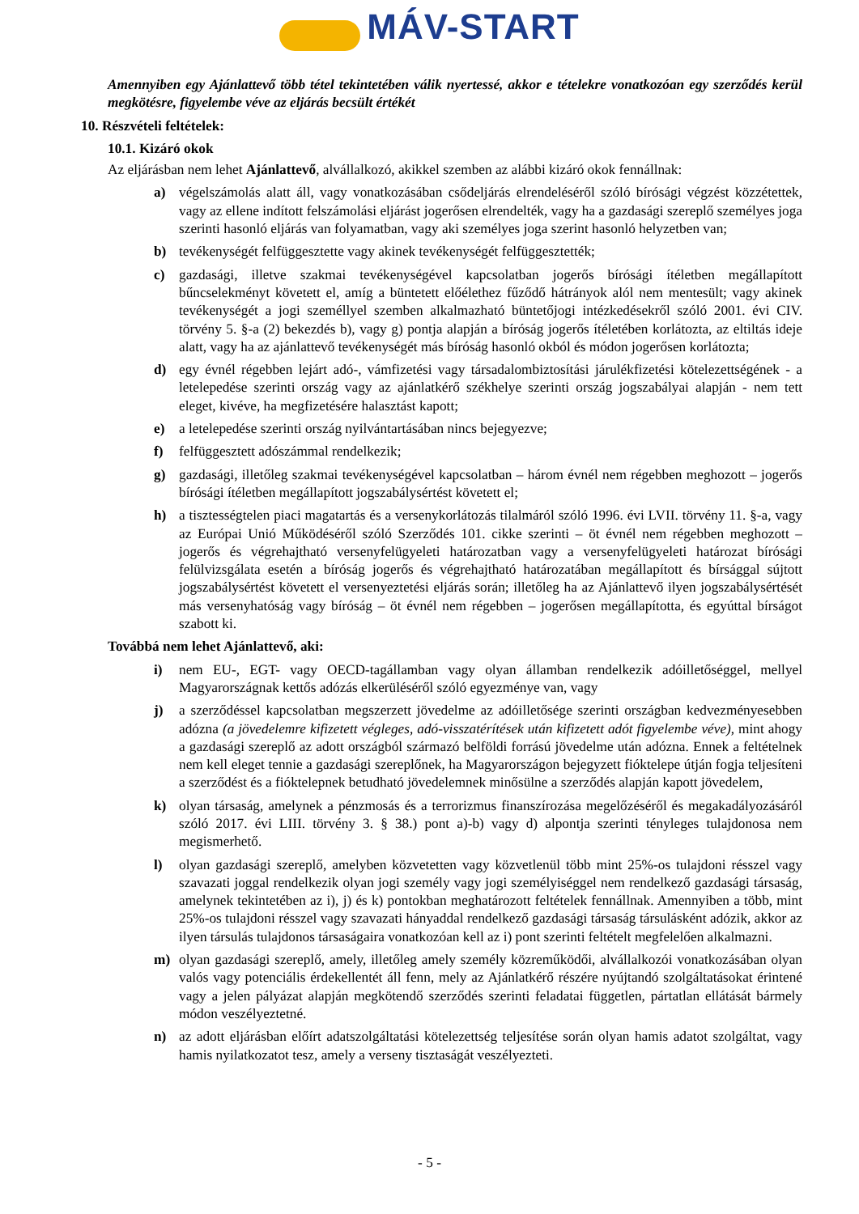MÁV-START
Amennyiben egy Ajánlattevő több tétel tekintetében válik nyertessé, akkor e tételekre vonatkozóan egy szerződés kerül megkötésre, figyelembe véve az eljárás becsült értékét
10. Részvételi feltételek:
10.1. Kizáró okok
Az eljárásban nem lehet Ajánlattevő, alvállalkozó, akikkel szemben az alábbi kizáró okok fennállnak:
a) végelszámolás alatt áll, vagy vonatkozásában csődeljárás elrendeléséről szóló bírósági végzést közzétettek, vagy az ellene indított felszámolási eljárást jogerősen elrendelték, vagy ha a gazdasági szereplő személyes joga szerinti hasonló eljárás van folyamatban, vagy aki személyes joga szerint hasonló helyzetben van;
b) tevékenységét felfüggesztette vagy akinek tevékenységét felfüggesztették;
c) gazdasági, illetve szakmai tevékenységével kapcsolatban jogerős bírósági ítéletben megállapított bűncselekményt követett el, amíg a büntetett előélethez fűződő hátrányok alól nem mentesült; vagy akinek tevékenységét a jogi személlyel szemben alkalmazható büntetőjogi intézkedésekről szóló 2001. évi CIV. törvény 5. §-a (2) bekezdés b), vagy g) pontja alapján a bíróság jogerős ítéletében korlátozta, az eltiltás ideje alatt, vagy ha az ajánlattevő tevékenységét más bíróság hasonló okból és módon jogerősen korlátozta;
d) egy évnél régebben lejárt adó-, vámfizetési vagy társadalombiztosítási járulékfizetési kötelezettségének - a letelepedése szerinti ország vagy az ajánlatkérő székhelye szerinti ország jogszabályai alapján - nem tett eleget, kivéve, ha megfizetésére halasztást kapott;
e) a letelepedése szerinti ország nyilvántartásában nincs bejegyezve;
f) felfüggesztett adószámmal rendelkezik;
g) gazdasági, illetőleg szakmai tevékenységével kapcsolatban – három évnél nem régebben meghozott – jogerős bírósági ítéletben megállapított jogszabálysértést követett el;
h) a tisztességtelen piaci magatartás és a versenykorlátozás tilalmáról szóló 1996. évi LVII. törvény 11. §-a, vagy az Európai Unió Működéséről szóló Szerződés 101. cikke szerinti – öt évnél nem régebben meghozott – jogerős és végrehajtható versenyfelügyeleti határozatban vagy a versenyfelügyeleti határozat bírósági felülvizsgálata esetén a bíróság jogerős és végrehajtható határozatában megállapított és bírsággal sújtott jogszabálysértést követett el versenyeztetési eljárás során; illetőleg ha az Ajánlattevő ilyen jogszabálysértését más versenyhatóság vagy bíróság – öt évnél nem régebben – jogerősen megállapította, és egyúttal bírságot szabott ki.
Továbbá nem lehet Ajánlattevő, aki:
i) nem EU-, EGT- vagy OECD-tagállamban vagy olyan államban rendelkezik adóilletőséggel, mellyel Magyarországnak kettős adózás elkerüléséről szóló egyezménye van, vagy
j) a szerződéssel kapcsolatban megszerzett jövedelme az adóilletősége szerinti országban kedvezményesebben adózna (a jövedelemre kifizetett végleges, adó-visszatérítések után kifizetett adót figyelembe véve), mint ahogy a gazdasági szereplő az adott országból származó belföldi forrású jövedelme után adózna. Ennek a feltételnek nem kell eleget tennie a gazdasági szereplőnek, ha Magyarországon bejegyzett fióktelepe útján fogja teljesíteni a szerződést és a fióktelepnek betudható jövedelemnek minősülne a szerződés alapján kapott jövedelem,
k) olyan társaság, amelynek a pénzmosás és a terrorizmus finanszírozása megelőzéséről és megakadályozásáról szóló 2017. évi LIII. törvény 3. § 38.) pont a)-b) vagy d) alpontja szerinti tényleges tulajdonosa nem megismerhető.
l) olyan gazdasági szereplő, amelyben közvetetten vagy közvetlenül több mint 25%-os tulajdoni résszel vagy szavazati joggal rendelkezik olyan jogi személy vagy jogi személyiséggel nem rendelkező gazdasági társaság, amelynek tekintetében az i), j) és k) pontokban meghatározott feltételek fennállnak. Amennyiben a több, mint 25%-os tulajdoni résszel vagy szavazati hányaddal rendelkező gazdasági társaság társulásként adózik, akkor az ilyen társulás tulajdonos társaságaira vonatkozóan kell az i) pont szerinti feltételt megfelelően alkalmazni.
m) olyan gazdasági szereplő, amely, illetőleg amely személy közreműködői, alvállalkozói vonatkozásában olyan valós vagy potenciális érdekellentét áll fenn, mely az Ajánlatkérő részére nyújtandó szolgáltatásokat érintené vagy a jelen pályázat alapján megkötendő szerződés szerinti feladatai független, pártatlan ellátását bármely módon veszélyeztetné.
n) az adott eljárásban előírt adatszolgáltatási kötelezettség teljesítése során olyan hamis adatot szolgáltat, vagy hamis nyilatkozatot tesz, amely a verseny tisztaságát veszélyezteti.
- 5 -